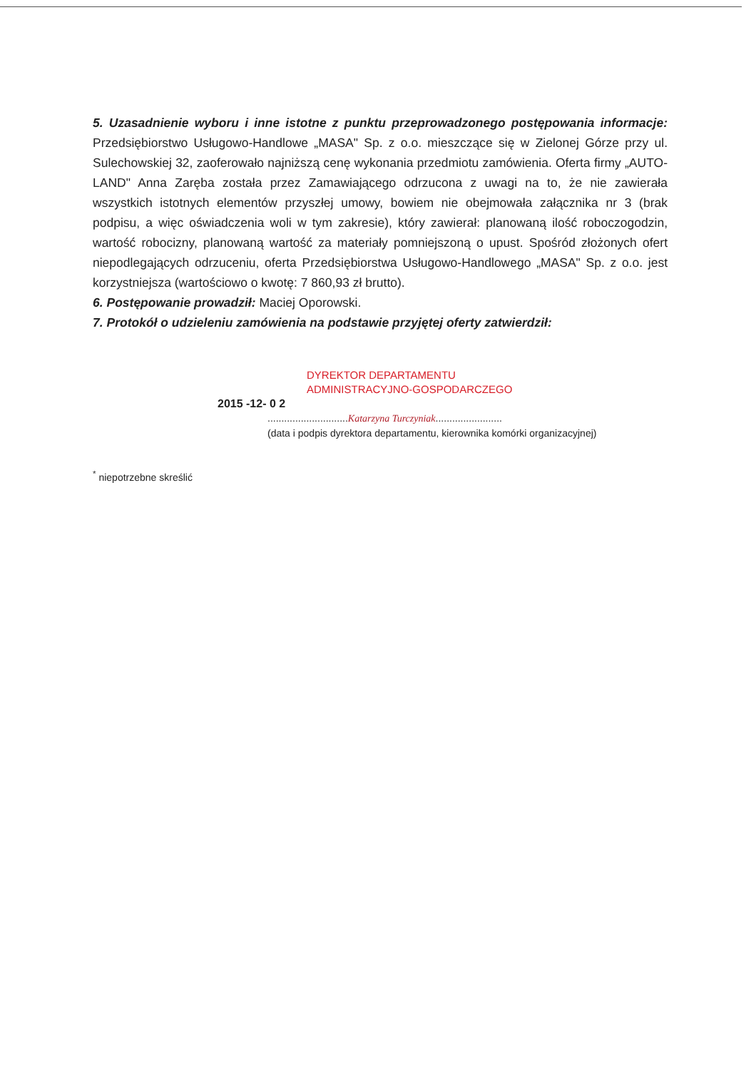5. Uzasadnienie wyboru i inne istotne z punktu przeprowadzonego postępowania informacje: Przedsiębiorstwo Usługowo-Handlowe „MASA" Sp. z o.o. mieszczące się w Zielonej Górze przy ul. Sulechowskiej 32, zaoferowało najniższą cenę wykonania przedmiotu zamówienia. Oferta firmy „AUTO-LAND" Anna Zaręba została przez Zamawiającego odrzucona z uwagi na to, że nie zawierała wszystkich istotnych elementów przyszłej umowy, bowiem nie obejmowała załącznika nr 3 (brak podpisu, a więc oświadczenia woli w tym zakresie), który zawierał: planowaną ilość roboczogodzin, wartość robocizny, planowaną wartość za materiały pomniejszoną o upust. Spośród złożonych ofert niepodlegających odrzuceniu, oferta Przedsiębiorstwa Usługowo-Handlowego „MASA" Sp. z o.o. jest korzystniejsza (wartościowo o kwotę: 7 860,93 zł brutto).
6. Postępowanie prowadził: Maciej Oporowski.
7. Protokół o udzieleniu zamówienia na podstawie przyjętej oferty zatwierdził:
DYREKTOR DEPARTAMENTU
ADMINISTRACYJNO-GOSPODARCZEGO
2015 -12- 0 2
.............................Katarzyna Turczyniak........................
(data i podpis dyrektora departamentu, kierownika komórki organizacyjnej)
<sup>*</sup> niepotrzebne skreślić